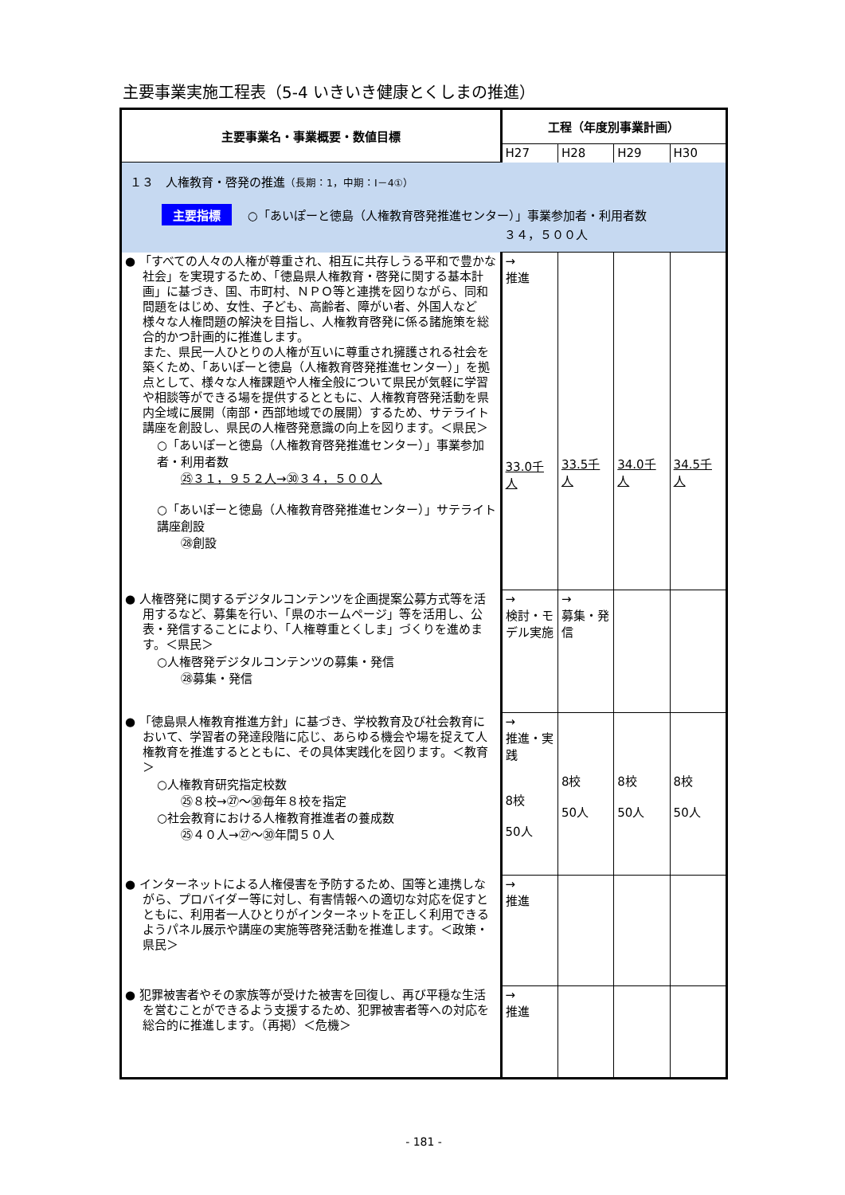主要事業実施工程表（5-4 いきいき健康とくしまの推進）
| 主要事業名・事業概要・数値目標 | 工程（年度別事業計画） | | | |
| --- | --- | --- | --- | --- |
| | H27 | H28 | H29 | H30 |
| １３ 人権教育・啓発の推進 （長期：1，中期：Ⅰ－4①） 主要指標 ○「あいぽーと徳島（人権教育啓発推進センター）」事業参加者・利用者数 ３４，５００人 | | | | |
| ● 「すべての人々の人権が尊重され、相互に共存しうる平和で豊かな社会」を実現するため、「徳島県人権教育・啓発に関する基本計画」に基づき、国、市町村、ＮＰＯ等と連携を図りながら、同和問題をはじめ、女性、子ども、高齢者、障がい者、外国人など様々な人権問題の解決を目指し、人権教育啓発に係る諸施策を総合的かつ計画的に推進します。 また、県民一人ひとりの人権が互いに尊重され擁護される社会を築くため、「あいぽーと徳島（人権教育啓発推進センター）」を拠点として、様々な人権課題や人権全般について県民が気軽に学習や相談等ができる場を提供するとともに、人権教育啓発活動を県内全域に展開（南部・西部地域での展開）するため、サテライト講座を創設し、県民の人権啓発意識の向上を図ります。＜県民＞ ○「あいぽーと徳島（人権教育啓発推進センター）」事業参加者・利用者数 ㉕３１，９５２人→㉚３４，５００人 ○「あいぽーと徳島（人権教育啓発推進センター）」サテライト講座創設 ㉘創設 | → 推進 33.0千人 | 33.5千人 | 34.0千人 | 34.5千人 |
| ● 人権啓発に関するデジタルコンテンツを企画提案公募方式等を活用するなど、募集を行い、「県のホームページ」等を活用し、公表・発信することにより、「人権尊重とくしま」づくりを進めます。＜県民＞ ○人権啓発デジタルコンテンツの募集・発信 ㉘募集・発信 | → 検討・モデル実施 | → 募集・発信 | | |
| ● 「徳島県人権教育推進方針」に基づき、学校教育及び社会教育において、学習者の発達段階に応じ、あらゆる機会や場を捉えて人権教育を推進するとともに、その具体実践化を図ります。＜教育＞ ○人権教育研究指定校数 ㉕８校→㉗～㉚毎年８校を指定 ○社会教育における人権教育推進者の養成数 ㉕４０人→㉗～㉚年間５０人 | → 推進・実践 8校 50人 | 8校 50人 | 8校 50人 | 8校 50人 |
| ● インターネットによる人権侵害を予防するため、国等と連携しながら、プロバイダー等に対し、有害情報への適切な対応を促すとともに、利用者一人ひとりがインターネットを正しく利用できるようパネル展示や講座の実施等啓発活動を推進します。＜政策・県民＞ | → 推進 | | | |
| ● 犯罪被害者やその家族等が受けた被害を回復し、再び平穏な生活を営むことができるよう支援するため、犯罪被害者等への対応を総合的に推進します。（再掲）＜危機＞ | → 推進 | | | |
- 181 -